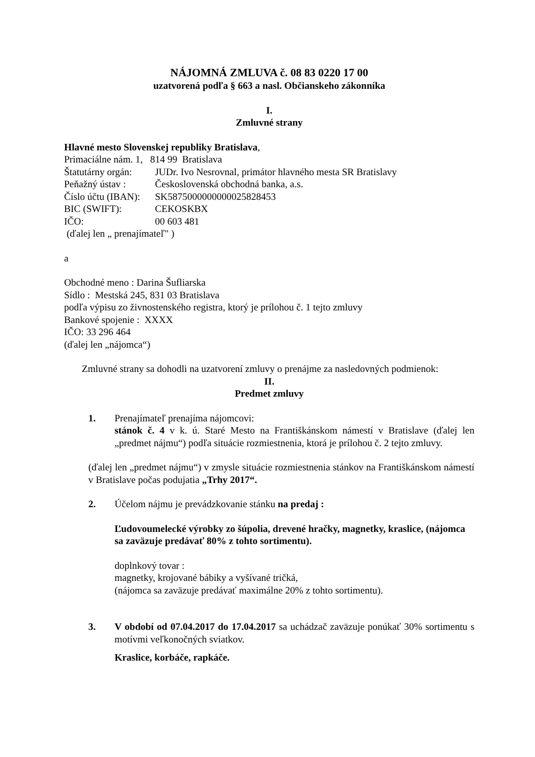NÁJOMNÁ ZMLUVA č. 08 83 0220 17 00
uzatvorená podľa § 663 a nasl. Občianskeho zákonníka
I.
Zmluvné strany
Hlavné mesto Slovenskej republiky Bratislava,
Primaciálne nám. 1, 814 99 Bratislava
Štatutárny orgán: JUDr. Ivo Nesrovnal, primátor hlavného mesta SR Bratislavy
Peňažný ústav : Československá obchodná banka, a.s.
Číslo účtu (IBAN): SK5875000000000025828453
BIC (SWIFT): CEKOSKBX
IČO: 00 603 481
(ďalej len „ prenajímateľ" )
a
Obchodné meno : Darina Šufliarska
Sídlo : Mestská 245, 831 03 Bratislava
podľa výpisu zo živnostenského registra, ktorý je prílohou č. 1 tejto zmluvy
Bankové spojenie : XXXX
IČO: 33 296 464
(ďalej len „nájomca“)
Zmluvné strany sa dohodli na uzatvorení zmluvy o prenájme za nasledovných podmienok:
II.
Predmet zmluvy
1. Prenajímateľ prenajíma nájomcovi:
stánok č. 4 v k. ú. Staré Mesto na Františkánskom námestí v Bratislave (ďalej len „predmet nájmu“) podľa situácie rozmiestnenia, ktorá je prílohou č. 2 tejto zmluvy.
(ďalej len „predmet nájmu“) v zmysle situácie rozmiestnenia stánkov na Františkánskom námestí v Bratislave počas podujatia „Trhy 2017“.
2. Účelom nájmu je prevádzkovanie stánku na predaj :
Ľudovoumelecké výrobky zo šúpolia, drevené hračky, magnetky, kraslice, (nájomca sa zaväzuje predávať 80% z tohto sortimentu).
doplnkový tovar :
magnetky, krojované bábiky a vyšívané tričká,
(nájomca sa zaväzuje predávať maximálne 20% z tohto sortimentu).
3. V období od 07.04.2017 do 17.04.2017 sa uchádzač zaväzuje ponúkať 30% sortimentu s motívmi veľkonočných sviatkov.
Kraslice, korbáče, rapkáče.